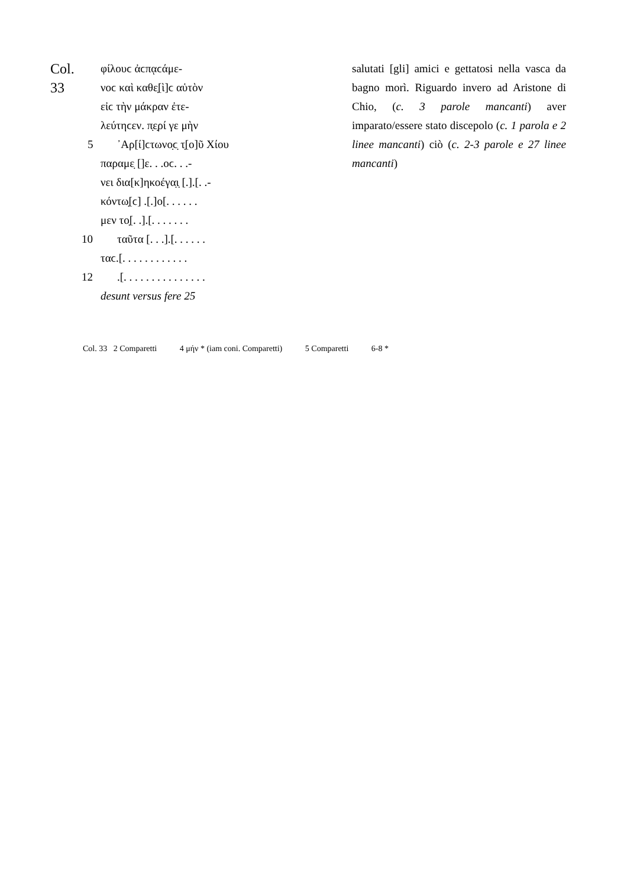Col. 33
φίλουϲ ἀϲπᾳϲάμε-
νοϲ καὶ καθε̣[ὶ]ϲ αὑτὸν
εἰϲ τὴν μάκραν ἐτε-
λεύτηϲεν. π̣ε̣ρί γε μὴν
5 ᾿Αρ[ί]ϲτωνο̣ϲ̣ τ̣[ο]ῦ Χίου
παραμε̣ []ε. . .οϲ. . .-
νει δια[κ]ηκοέγα̣ι̣ [.].[. .-
κόντω̣[ϲ] .[.]ο[. . . . . .
μεν το̣[. .].[. . . . . . .
10 ταῦτα [. . .].[. . . . . .
ταϲ.[. . . . . . . . . . . .
12 .[. . . . . . . . . . . . . . .
desunt versus fere 25
salutati [gli] amici e gettatosi nella vasca da bagno morì. Riguardo invero ad Aristone di Chio, (c. 3 parole mancanti) aver imparato/essere stato discepolo (c. 1 parola e 2 linee mancanti) ciò (c. 2-3 parole e 27 linee mancanti)
Col. 33 2 Comparetti 4 μήν * (iam coni. Comparetti) 5 Comparetti 6-8 *